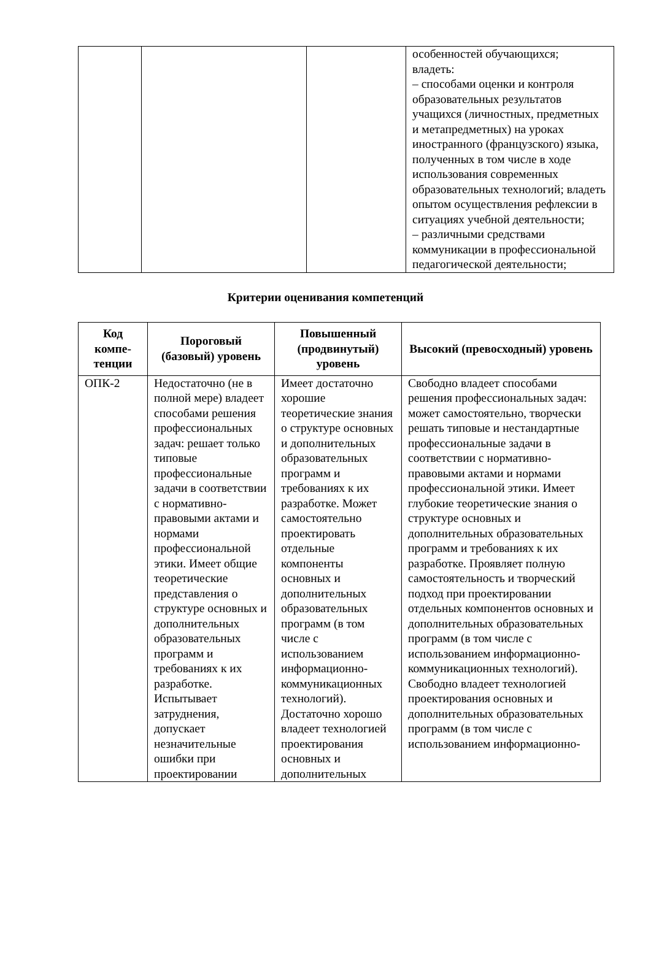| | | | особенностей обучающихся; владеть: – способами оценки и контроля образовательных результатов учащихся (личностных, предметных и метапредметных) на уроках иностранного (французского) языка, полученных в том числе в ходе использования современных образовательных технологий; владеть опытом осуществления рефлексии в ситуациях учебной деятельности; – различными средствами коммуникации в профессиональной педагогической деятельности; |
Критерии оценивания компетенций
| Код компе-тенции | Пороговый (базовый) уровень | Повышенный (продвинутый) уровень | Высокий (превосходный) уровень |
| --- | --- | --- | --- |
| ОПК-2 | Недостаточно (не в полной мере) владеет способами решения профессиональных задач: решает только типовые профессиональные задачи в соответствии с нормативно-правовыми актами и нормами профессиональной этики. Имеет общие теоретические представления о структуре основных и дополнительных образовательных программ и требованиях к их разработке. Испытывает затруднения, допускает незначительные ошибки при проектировании | Имеет достаточно хорошие теоретические знания о структуре основных и дополнительных образовательных программ и требованиях к их разработке. Может самостоятельно проектировать отдельные компоненты основных и дополнительных образовательных программ (в том числе с использованием информационно-коммуникационных технологий). Достаточно хорошо владеет технологией проектирования основных и дополнительных | Свободно владеет способами решения профессиональных задач: может самостоятельно, творчески решать типовые и нестандартные профессиональные задачи в соответствии с нормативно-правовыми актами и нормами профессиональной этики. Имеет глубокие теоретические знания о структуре основных и дополнительных образовательных программ и требованиях к их разработке. Проявляет полную самостоятельность и творческий подход при проектировании отдельных компонентов основных и дополнительных образовательных программ (в том числе с использованием информационно-коммуникационных технологий). Свободно владеет технологией проектирования основных и дополнительных образовательных программ (в том числе с использованием информационно- |